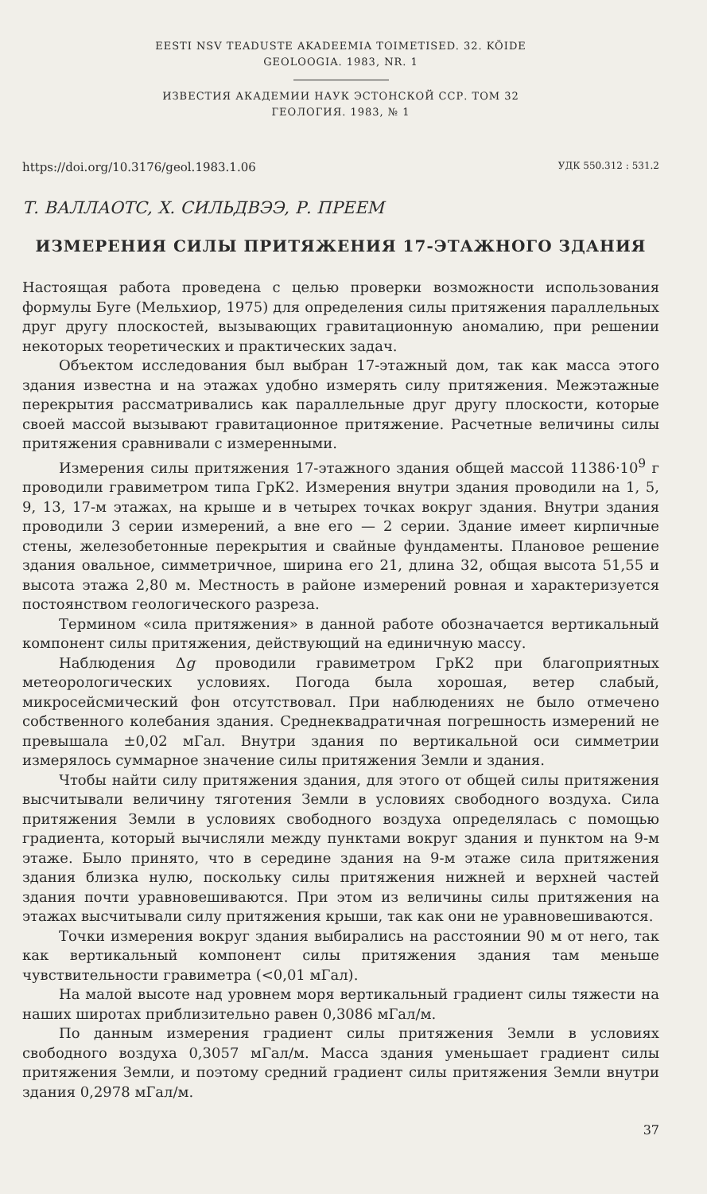EESTI NSV TEADUSTE AKADEEMIA TOIMETISED. 32. KÖIDE
GEOLOOGIA. 1983, NR. 1
ИЗВЕСТИЯ АКАДЕМИИ НАУК ЭСТОНСКОЙ ССР. ТОМ 32
ГЕОЛОГИЯ. 1983, № 1
https://doi.org/10.3176/geol.1983.1.06 УДК 550.312 : 531.2
Т. ВАЛЛАОТС, Х. СИЛЬДВЭЭ, Р. ПРЕЕМ
ИЗМЕРЕНИЯ СИЛЫ ПРИТЯЖЕНИЯ 17-ЭТАЖНОГО ЗДАНИЯ
Настоящая работа проведена с целью проверки возможности использования формулы Буге (Мельхиор, 1975) для определения силы притяжения параллельных друг другу плоскостей, вызывающих гравитационную аномалию, при решении некоторых теоретических и практических задач.
Объектом исследования был выбран 17-этажный дом, так как масса этого здания известна и на этажах удобно измерять силу притяжения. Межэтажные перекрытия рассматривались как параллельные друг другу плоскости, которые своей массой вызывают гравитационное притяжение. Расчетные величины силы притяжения сравнивали с измеренными.
Измерения силы притяжения 17-этажного здания общей массой 11386·10<sup>9</sup> г проводили гравиметром типа ГрК2. Измерения внутри здания проводили на 1, 5, 9, 13, 17-м этажах, на крыше и в четырех точках вокруг здания. Внутри здания проводили 3 серии измерений, а вне его — 2 серии. Здание имеет кирпичные стены, железобетонные перекрытия и свайные фундаменты. Плановое решение здания овальное, симметричное, ширина его 21, длина 32, общая высота 51,55 и высота этажа 2,80 м. Местность в районе измерений ровная и характеризуется постоянством геологического разреза.
Термином «сила притяжения» в данной работе обозначается вертикальный компонент силы притяжения, действующий на единичную массу.
Наблюдения Δg проводили гравиметром ГрК2 при благоприятных метеорологических условиях. Погода была хорошая, ветер слабый, микросейсмический фон отсутствовал. При наблюдениях не было отмечено собственного колебания здания. Среднеквадратичная погрешность измерений не превышала ±0,02 мГал. Внутри здания по вертикальной оси симметрии измерялось суммарное значение силы притяжения Земли и здания.
Чтобы найти силу притяжения здания, для этого от общей силы притяжения высчитывали величину тяготения Земли в условиях свободного воздуха. Сила притяжения Земли в условиях свободного воздуха определялась с помощью градиента, который вычисляли между пунктами вокруг здания и пунктом на 9-м этаже. Было принято, что в середине здания на 9-м этаже сила притяжения здания близка нулю, поскольку силы притяжения нижней и верхней частей здания почти уравновешиваются. При этом из величины силы притяжения на этажах высчитывали силу притяжения крыши, так как они не уравновешиваются.
Точки измерения вокруг здания выбирались на расстоянии 90 м от него, так как вертикальный компонент силы притяжения здания там меньше чувствительности гравиметра (<0,01 мГал).
На малой высоте над уровнем моря вертикальный градиент силы тяжести на наших широтах приблизительно равен 0,3086 мГал/м.
По данным измерения градиент силы притяжения Земли в условиях свободного воздуха 0,3057 мГал/м. Масса здания уменьшает градиент силы притяжения Земли, и поэтому средний градиент силы притяжения Земли внутри здания 0,2978 мГал/м.
37